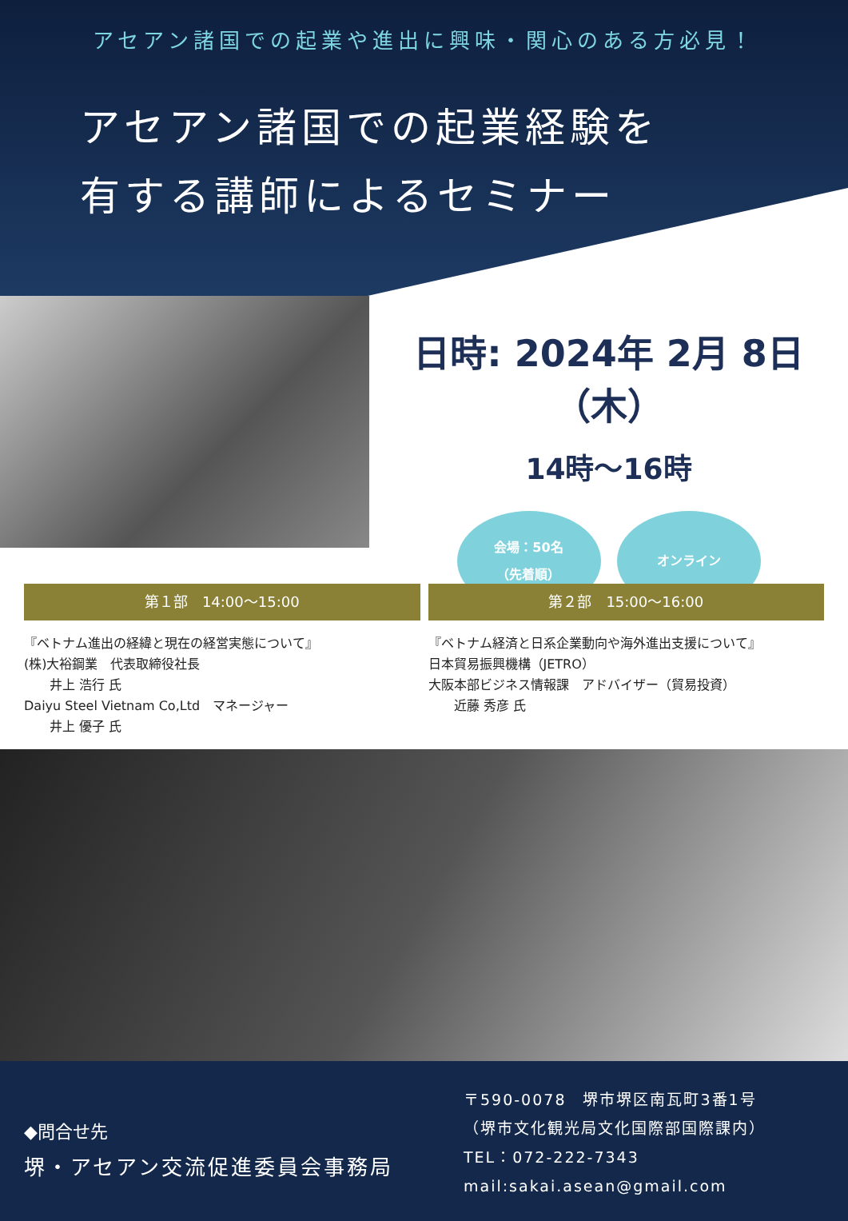アセアン諸国での起業や進出に興味・関心のある方必見！
アセアン諸国での起業経験を
有する講師によるセミナー
日時: 2024年 2月 8日（木）
14時～16時
会場：50名
（先着順）
オンライン
第１部　14:00～15:00
『ベトナム進出の経緯と現在の経営実態について』
(株)大裕鋼業　代表取締役社長
　　井上 浩行 氏
Daiyu Steel Vietnam Co,Ltd　マネージャー
　　井上 優子 氏
第２部　15:00～16:00
『ベトナム経済と日系企業動向や海外進出支援について』
日本貿易振興機構（JETRO）
大阪本部ビジネス情報課　アドバイザー（貿易投資）
　　近藤 秀彦 氏
◆問合せ先
堺・アセアン交流促進委員会事務局
〒590-0078　堺市堺区南瓦町3番1号
（堺市文化観光局文化国際部国際課内）
TEL：072-222-7343
mail:sakai.asean@gmail.com